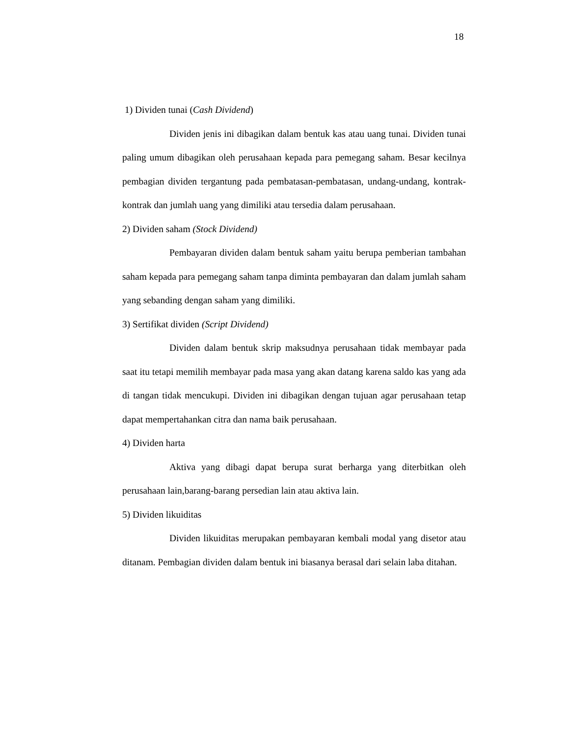18
1) Dividen tunai (Cash Dividend)
Dividen jenis ini dibagikan dalam bentuk kas atau uang tunai. Dividen tunai paling umum dibagikan oleh perusahaan kepada para pemegang saham. Besar kecilnya pembagian dividen tergantung pada pembatasan-pembatasan, undang-undang, kontrak-kontrak dan jumlah uang yang dimiliki atau tersedia dalam perusahaan.
2) Dividen saham (Stock Dividend)
Pembayaran dividen dalam bentuk saham yaitu berupa pemberian tambahan saham kepada para pemegang saham tanpa diminta pembayaran dan dalam jumlah saham yang sebanding dengan saham yang dimiliki.
3) Sertifikat dividen (Script Dividend)
Dividen dalam bentuk skrip maksudnya perusahaan tidak membayar pada saat itu tetapi memilih membayar pada masa yang akan datang karena saldo kas yang ada di tangan tidak mencukupi. Dividen ini dibagikan dengan tujuan agar perusahaan tetap dapat mempertahankan citra dan nama baik perusahaan.
4) Dividen harta
Aktiva yang dibagi dapat berupa surat berharga yang diterbitkan oleh perusahaan lain,barang-barang persedian lain atau aktiva lain.
5) Dividen likuiditas
Dividen likuiditas merupakan pembayaran kembali modal yang disetor atau ditanam. Pembagian dividen dalam bentuk ini biasanya berasal dari selain laba ditahan.